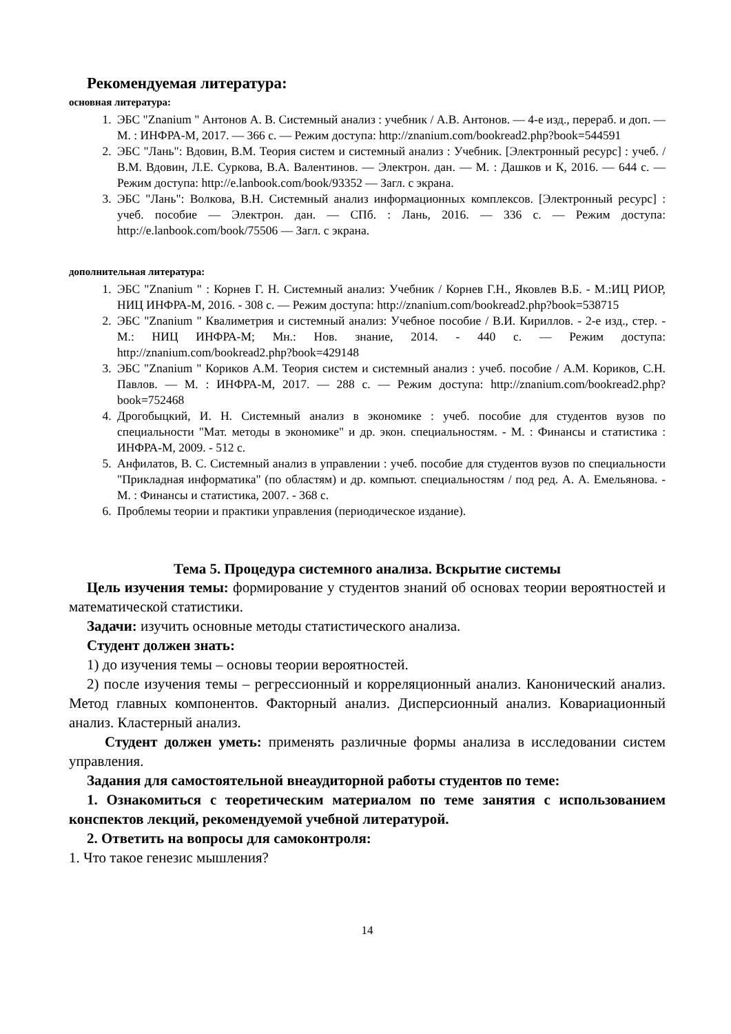Рекомендуемая литература:
основная литература:
1. ЭБС "Znanium " Антонов А. В. Системный анализ : учебник / А.В. Антонов. — 4-е изд., перераб. и доп. — М. : ИНФРА-М, 2017. — 366 с. — Режим доступа: http://znanium.com/bookread2.php?book=544591
2. ЭБС "Лань": Вдовин, В.М. Теория систем и системный анализ : Учебник. [Электронный ресурс] : учеб. / В.М. Вдовин, Л.Е. Суркова, В.А. Валентинов. — Электрон. дан. — М. : Дашков и К, 2016. — 644 с. — Режим доступа: http://e.lanbook.com/book/93352 — Загл. с экрана.
3. ЭБС "Лань": Волкова, В.Н. Системный анализ информационных комплексов. [Электронный ресурс] : учеб. пособие — Электрон. дан. — СПб. : Лань, 2016. — 336 с. — Режим доступа: http://e.lanbook.com/book/75506 — Загл. с экрана.
дополнительная литература:
1. ЭБС "Znanium " : Корнев Г. Н. Системный анализ: Учебник / Корнев Г.Н., Яковлев В.Б. - М.:ИЦ РИОР, НИЦ ИНФРА-М, 2016. - 308 с. — Режим доступа: http://znanium.com/bookread2.php?book=538715
2. ЭБС "Znanium " Квалиметрия и системный анализ: Учебное пособие / В.И. Кириллов. - 2-е изд., стер. - М.: НИЦ ИНФРА-М; Мн.: Нов. знание, 2014. - 440 с. — Режим доступа: http://znanium.com/bookread2.php?book=429148
3. ЭБС "Znanium " Кориков А.М. Теория систем и системный анализ : учеб. пособие / А.М. Кориков, С.Н. Павлов. — М. : ИНФРА-М, 2017. — 288 с. — Режим доступа: http://znanium.com/bookread2.php?book=752468
4. Дрогобыцкий, И. Н. Системный анализ в экономике : учеб. пособие для студентов вузов по специальности "Мат. методы в экономике" и др. экон. специальностям. - М. : Финансы и статистика : ИНФРА-М, 2009. - 512 с.
5. Анфилатов, В. С. Системный анализ в управлении : учеб. пособие для студентов вузов по специальности "Прикладная информатика" (по областям) и др. компьют. специальностям / под ред. А. А. Емельянова. - М. : Финансы и статистика, 2007. - 368 с.
6. Проблемы теории и практики управления (периодическое издание).
Тема 5. Процедура системного анализа. Вскрытие системы
Цель изучения темы: формирование у студентов знаний об основах теории вероятностей и математической статистики.
Задачи: изучить основные методы статистического анализа.
Студент должен знать:
1) до изучения темы – основы теории вероятностей.
2) после изучения темы – регрессионный и корреляционный анализ. Канонический анализ. Метод главных компонентов. Факторный анализ. Дисперсионный анализ. Ковариационный анализ. Кластерный анализ.
Студент должен уметь: применять различные формы анализа в исследовании систем управления.
Задания для самостоятельной внеаудиторной работы студентов по теме:
1. Ознакомиться с теоретическим материалом по теме занятия с использованием конспектов лекций, рекомендуемой учебной литературой.
2. Ответить на вопросы для самоконтроля:
1. Что такое генезис мышления?
14